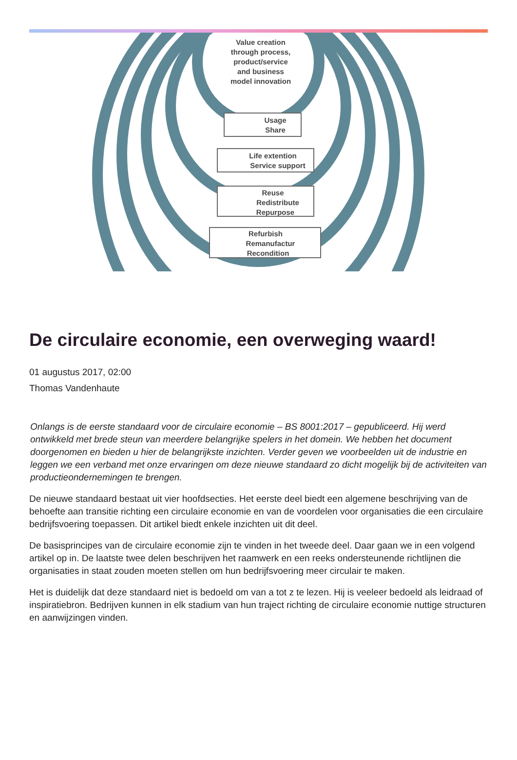Value creation
through process,
product/service
and business
model innovation
Usage
Share
Life extention
Service support
Reuse
Redistribute
Repurpose
Refurbish
Remanufactur
Recondition
De circulaire economie, een overweging waard!
01 augustus 2017, 02:00
Thomas Vandenhaute
Onlangs is de eerste standaard voor de circulaire economie – BS 8001:2017 – gepubliceerd. Hij werd ontwikkeld met brede steun van meerdere belangrijke spelers in het domein. We hebben het document doorgenomen en bieden u hier de belangrijkste inzichten. Verder geven we voorbeelden uit de industrie en leggen we een verband met onze ervaringen om deze nieuwe standaard zo dicht mogelijk bij de activiteiten van productieondernemingen te brengen.
De nieuwe standaard bestaat uit vier hoofdsecties. Het eerste deel biedt een algemene beschrijving van de behoefte aan transitie richting een circulaire economie en van de voordelen voor organisaties die een circulaire bedrijfsvoering toepassen. Dit artikel biedt enkele inzichten uit dit deel.
De basisprincipes van de circulaire economie zijn te vinden in het tweede deel. Daar gaan we in een volgend artikel op in. De laatste twee delen beschrijven het raamwerk en een reeks ondersteunende richtlijnen die organisaties in staat zouden moeten stellen om hun bedrijfsvoering meer circulair te maken.
Het is duidelijk dat deze standaard niet is bedoeld om van a tot z te lezen. Hij is veeleer bedoeld als leidraad of inspiratiebron. Bedrijven kunnen in elk stadium van hun traject richting de circulaire economie nuttige structuren en aanwijzingen vinden.